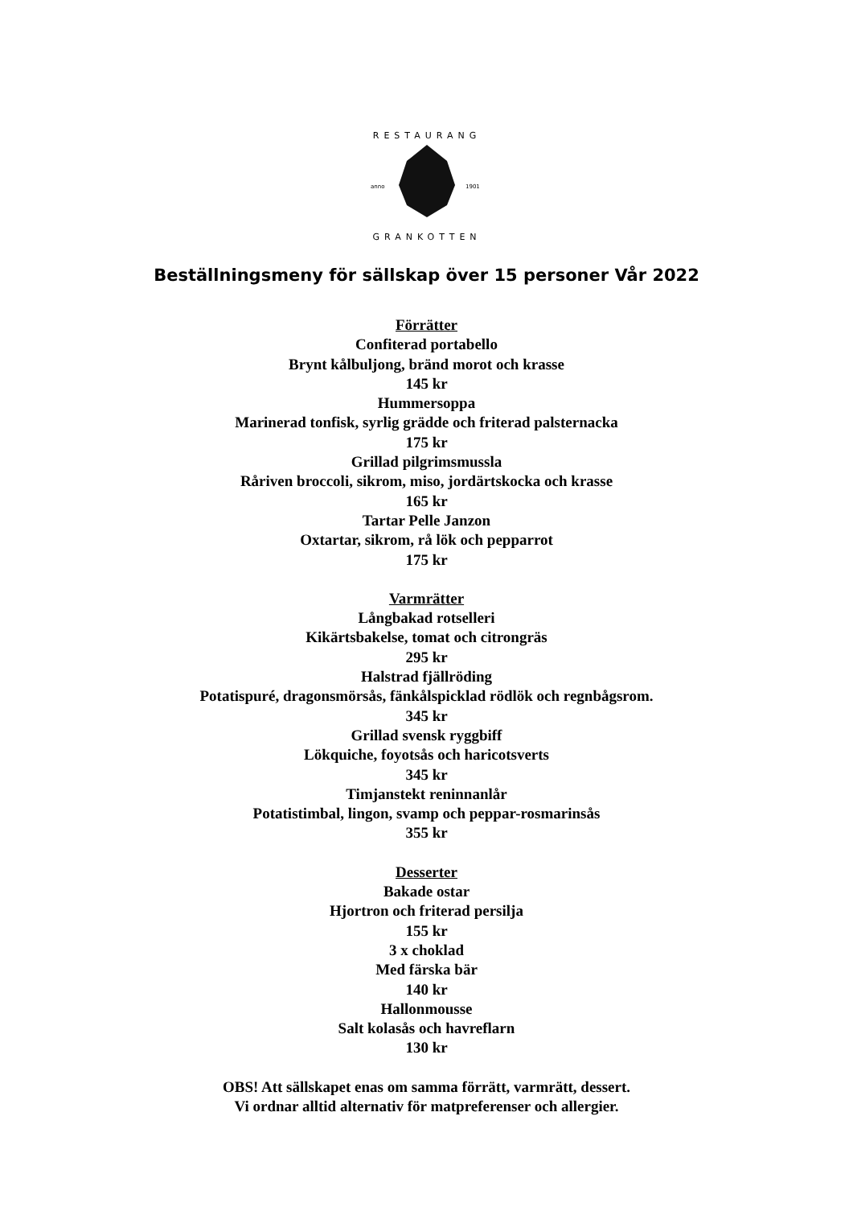RESTAURANG
anno
1901
GRANKOTTEN
Beställningsmeny för sällskap över 15 personer Vår 2022
Förrätter
Confiterad portabello
Brynt kålbuljong, bränd morot och krasse
145 kr
Hummersoppa
Marinerad tonfisk, syrlig grädde och friterad palsternacka
175 kr
Grillad pilgrimsmussla
Råriven broccoli, sikrom, miso, jordärtskocka och krasse
165 kr
Tartar Pelle Janzon
Oxtartar, sikrom, rå lök och pepparrot
175 kr
Varmrätter
Långbakad rotselleri
Kikärtsbakelse, tomat och citrongräs
295 kr
Halstrad fjällröding
Potatispuré, dragonsmörsås, fänkålspicklad rödlök och regnbågsrom.
345 kr
Grillad svensk ryggbiff
Lökquiche, foyotsås och haricotsverts
345 kr
Timjanstekt reninnanlår
Potatistimbal, lingon, svamp och peppar-rosmarinsås
355 kr
Desserter
Bakade ostar
Hjortron och friterad persilja
155 kr
3 x choklad
Med färska bär
140 kr
Hallonmousse
Salt kolasås och havreflarn
130 kr
OBS! Att sällskapet enas om samma förrätt, varmrätt, dessert.
Vi ordnar alltid alternativ för matpreferenser och allergier.